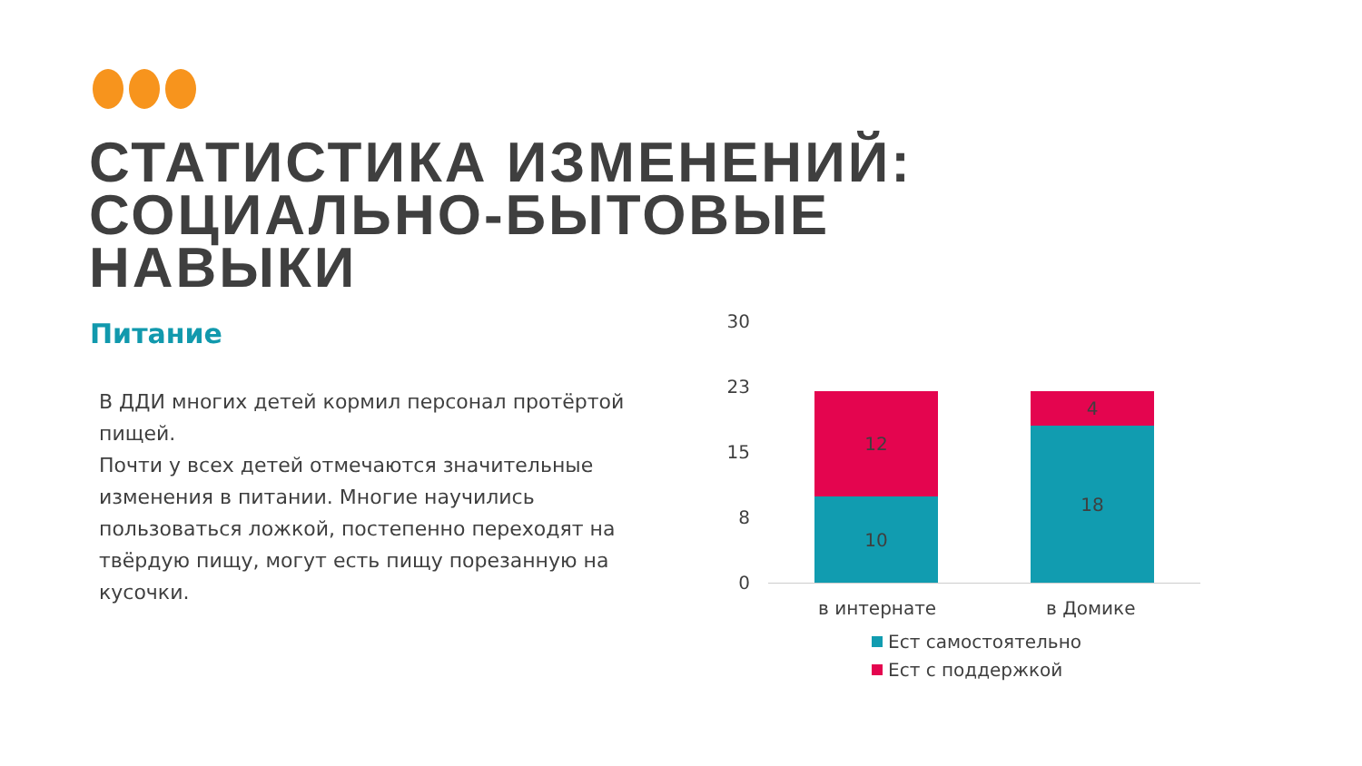СТАТИСТИКА ИЗМЕНЕНИЙ:
СОЦИАЛЬНО-БЫТОВЫЕ
НАВЫКИ
Питание
В ДДИ многих детей кормил персонал протёртой пищей.
Почти у всех детей отмечаются значительные изменения в питании. Многие научились пользоваться ложкой, постепенно переходят на твёрдую пищу, могут есть пищу порезанную на кусочки.
30
23
15
8
0
12
10
4
18
в интернате в Домике
Ест самостоятельно
Ест с поддержкой